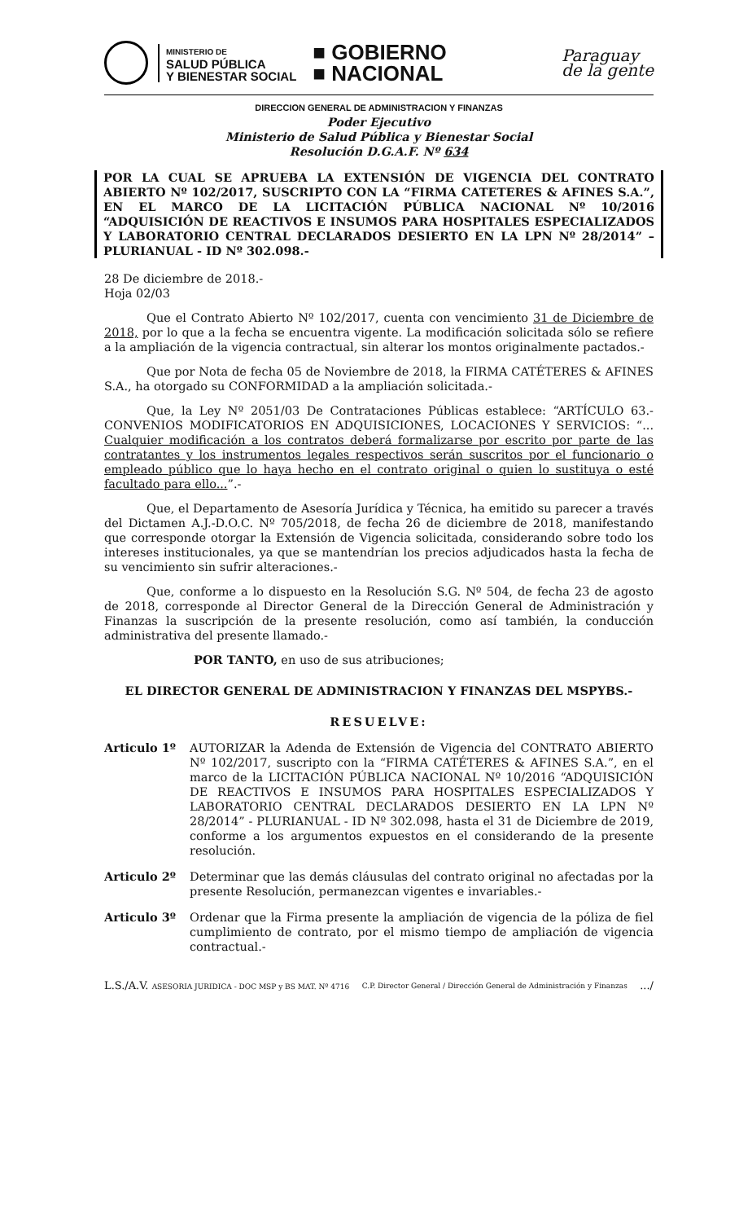MINISTERIO DE
SALUD PÚBLICA
Y BIENESTAR SOCIAL
■ GOBIERNO
■ NACIONAL
Paraguay
de la gente
DIRECCION GENERAL DE ADMINISTRACION Y FINANZAS
Poder Ejecutivo
Ministerio de Salud Pública y Bienestar Social
Resolución D.G.A.F. Nº 634
POR LA CUAL SE APRUEBA LA EXTENSIÓN DE VIGENCIA DEL CONTRATO ABIERTO Nº 102/2017, SUSCRIPTO CON LA “FIRMA CATETERES & AFINES S.A.”, EN EL MARCO DE LA LICITACIÓN PÚBLICA NACIONAL Nº 10/2016 “ADQUISICIÓN DE REACTIVOS E INSUMOS PARA HOSPITALES ESPECIALIZADOS Y LABORATORIO CENTRAL DECLARADOS DESIERTO EN LA LPN Nº 28/2014” – PLURIANUAL - ID Nº 302.098.-
28 De diciembre de 2018.-
Hoja 02/03
Que el Contrato Abierto Nº 102/2017, cuenta con vencimiento 31 de Diciembre de 2018, por lo que a la fecha se encuentra vigente. La modificación solicitada sólo se refiere a la ampliación de la vigencia contractual, sin alterar los montos originalmente pactados.-
Que por Nota de fecha 05 de Noviembre de 2018, la FIRMA CATÉTERES & AFINES S.A., ha otorgado su CONFORMIDAD a la ampliación solicitada.-
Que, la Ley Nº 2051/03 De Contrataciones Públicas establece: “ARTÍCULO 63.- CONVENIOS MODIFICATORIOS EN ADQUISICIONES, LOCACIONES Y SERVICIOS: “... Cualquier modificación a los contratos deberá formalizarse por escrito por parte de las contratantes y los instrumentos legales respectivos serán suscritos por el funcionario o empleado público que lo haya hecho en el contrato original o quien lo sustituya o esté facultado para ello...”.-
Que, el Departamento de Asesoría Jurídica y Técnica, ha emitido su parecer a través del Dictamen A.J.-D.O.C. Nº 705/2018, de fecha 26 de diciembre de 2018, manifestando que corresponde otorgar la Extensión de Vigencia solicitada, considerando sobre todo los intereses institucionales, ya que se mantendrían los precios adjudicados hasta la fecha de su vencimiento sin sufrir alteraciones.-
Que, conforme a lo dispuesto en la Resolución S.G. Nº 504, de fecha 23 de agosto de 2018, corresponde al Director General de la Dirección General de Administración y Finanzas la suscripción de la presente resolución, como así también, la conducción administrativa del presente llamado.-
POR TANTO, en uso de sus atribuciones;
EL DIRECTOR GENERAL DE ADMINISTRACION Y FINANZAS DEL MSPYBS.-
RESUELVE:
Articulo 1º AUTORIZAR la Adenda de Extensión de Vigencia del CONTRATO ABIERTO Nº 102/2017, suscripto con la “FIRMA CATÉTERES & AFINES S.A.”, en el marco de la LICITACIÓN PÚBLICA NACIONAL Nº 10/2016 “ADQUISICIÓN DE REACTIVOS E INSUMOS PARA HOSPITALES ESPECIALIZADOS Y LABORATORIO CENTRAL DECLARADOS DESIERTO EN LA LPN Nº 28/2014” - PLURIANUAL - ID Nº 302.098, hasta el 31 de Diciembre de 2019, conforme a los argumentos expuestos en el considerando de la presente resolución.
Articulo 2º Determinar que las demás cláusulas del contrato original no afectadas por la presente Resolución, permanezcan vigentes e invariables.-
Articulo 3º Ordenar que la Firma presente la ampliación de vigencia de la póliza de fiel cumplimiento de contrato, por el mismo tiempo de ampliación de vigencia contractual.-
L.S./A.V. ASESORIA JURIDICA - DOC MSP y BS MAT. Nº 4716 C.P. Director General / Dirección General de Administración y Finanzas .../